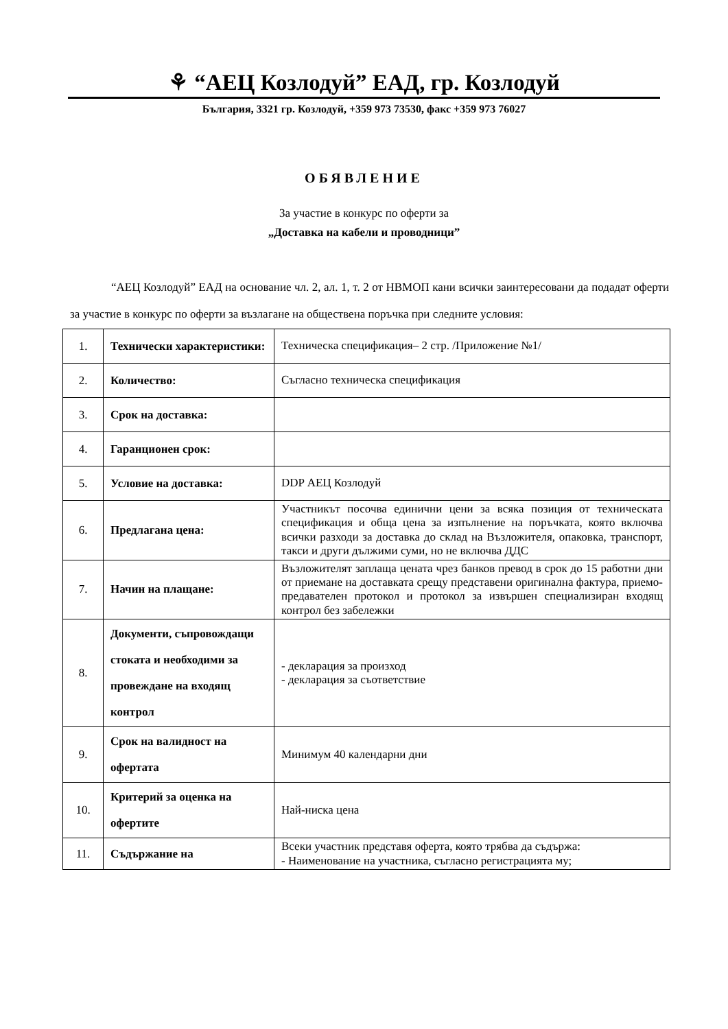⚘ “АЕЦ Козлодуй” ЕАД, гр. Козлодуй
България, 3321 гр. Козлодуй, +359 973 73530, факс +359 973 76027
ОБЯВЛЕНИЕ
За участие в конкурс по оферти за
„Доставка на кабели и проводници”
“АЕЦ Козлодуй” ЕАД на основание чл. 2, ал. 1, т. 2 от НВМОП кани всички заинтересовани да подадат оферти за участие в конкурс по оферти за възлагане на обществена поръчка при следните условия:
| 1. | Технически характеристики: | Техническа спецификация– 2 стр. /Приложение №1/ |
| 2. | Количество: | Съгласно техническа спецификация |
| 3. | Срок на доставка: | |
| 4. | Гаранционен срок: | |
| 5. | Условие на доставка: | DDP АЕЦ Козлодуй |
| 6. | Предлагана цена: | Участникът посочва единични цени за всяка позиция от техническата спецификация и обща цена за изпълнение на поръчката, която включва всички разходи за доставка до склад на Възложителя, опаковка, транспорт, такси и други дължими суми, но не включва ДДС |
| 7. | Начин на плащане: | Възложителят заплаща цената чрез банков превод в срок до 15 работни дни от приемане на доставката срещу представени оригинална фактура, приемо-предавателен протокол и протокол за извършен специализиран входящ контрол без забележки |
| 8. | Документи, съпровождащи стоката и необходими за провеждане на входящ контрол | - декларация за произход - декларация за съответствие |
| 9. | Срок на валидност на офертата | Минимум 40 календарни дни |
| 10. | Критерий за оценка на офертите | Най-ниска цена |
| 11. | Съдържание на | Всеки участник представя оферта, която трябва да съдържа: - Наименование на участника, съгласно регистрацията му; |